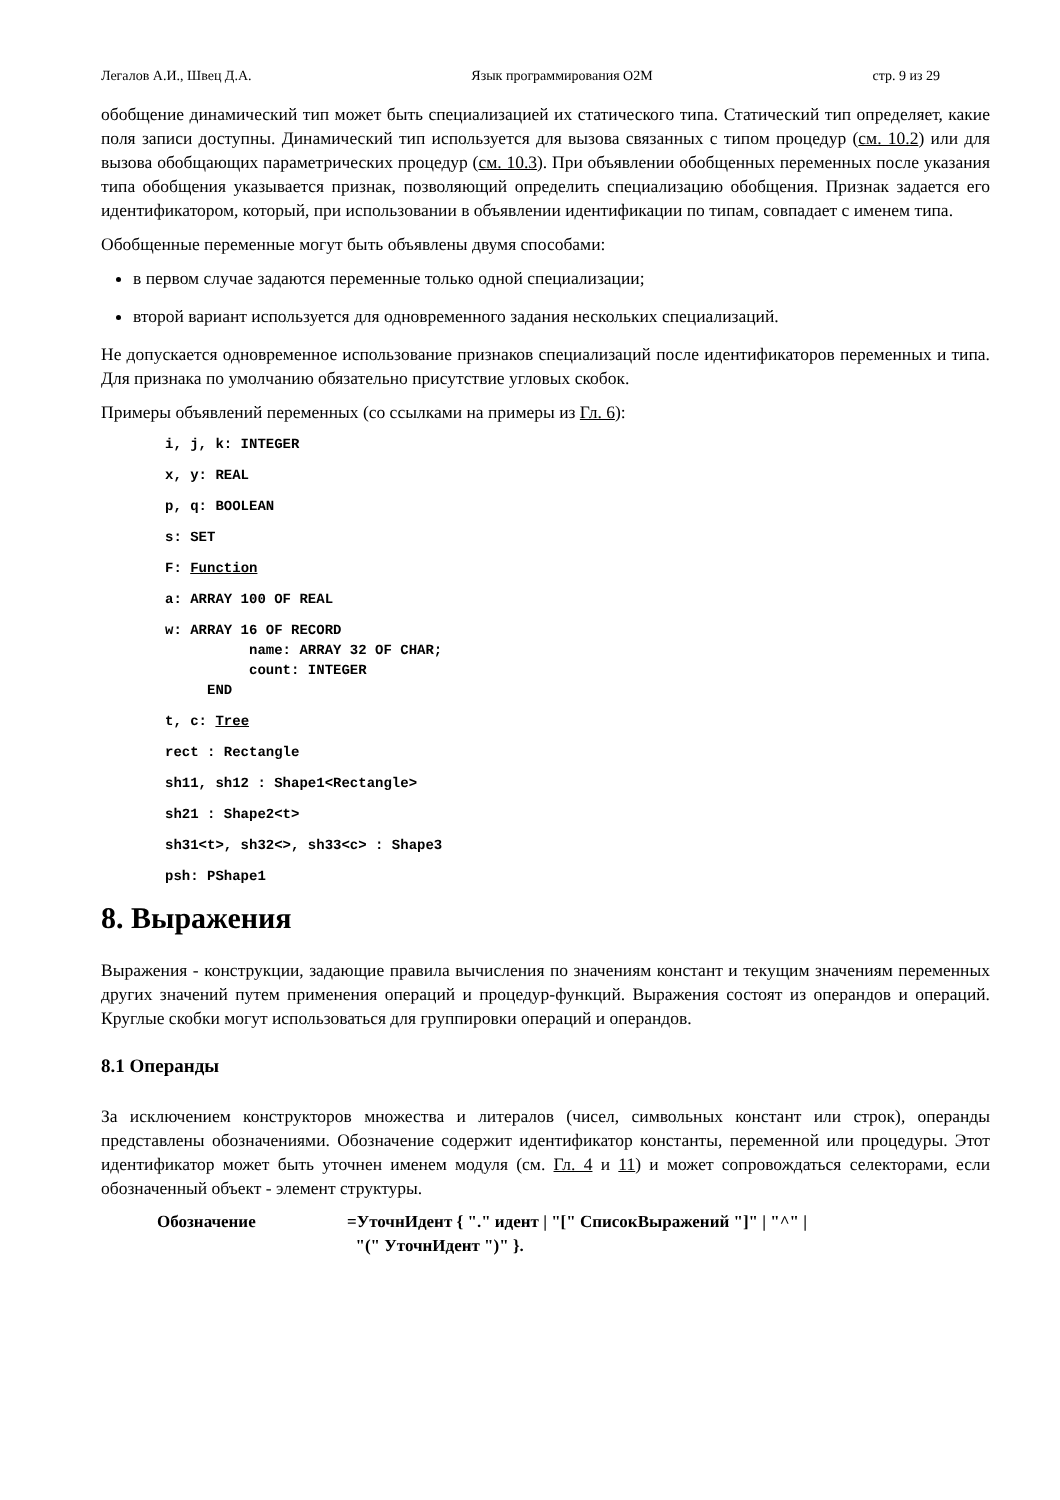Легалов А.И., Швец Д.А. Язык программирования O2M стр. 9 из 29
обобщение динамический тип может быть специализацией их статического типа. Статический тип определяет, какие поля записи доступны. Динамический тип используется для вызова связанных с типом процедур (см. 10.2) или для вызова обобщающих параметрических процедур (см. 10.3). При объявлении обобщенных переменных после указания типа обобщения указывается признак, позволяющий определить специализацию обобщения. Признак задается его идентификатором, который, при использовании в объявлении идентификации по типам, совпадает с именем типа.
Обобщенные переменные могут быть объявлены двумя способами:
в первом случае задаются переменные только одной специализации;
второй вариант используется для одновременного задания нескольких специализаций.
Не допускается одновременное использование признаков специализаций после идентификаторов переменных и типа. Для признака по умолчанию обязательно присутствие угловых скобок.
Примеры объявлений переменных (со ссылками на примеры из Гл. 6):
i, j, k: INTEGER x, y: REAL p, q: BOOLEAN s: SET F: Function a: ARRAY 100 OF REAL w: ARRAY 16 OF RECORD
          name: ARRAY 32 OF CHAR;
          count: INTEGER
     END t, c: Tree rect : Rectangle sh11, sh12 : Shape1<Rectangle>sh21 : Shape2<t>sh31<t>, sh32<>, sh33<c> : Shape3 psh: PShape1
8. Выражения
Выражения - конструкции, задающие правила вычисления по значениям констант и текущим значениям переменных других значений путем применения операций и процедур-функций. Выражения состоят из операндов и операций. Круглые скобки могут использоваться для группировки операций и операндов.
8.1 Операнды
За исключением конструкторов множества и литералов (чисел, символьных констант или строк), операнды представлены обозначениями. Обозначение содержит идентификатор константы, переменной или процедуры. Этот идентификатор может быть уточнен именем модуля (см. Гл. 4 и 11) и может сопровождаться селекторами, если обозначенный объект - элемент структуры.
Обозначение =УточнИдент { "." идент | "[" СписокВыражений "]" | "^" |
"(" УточнИдент ")" }.